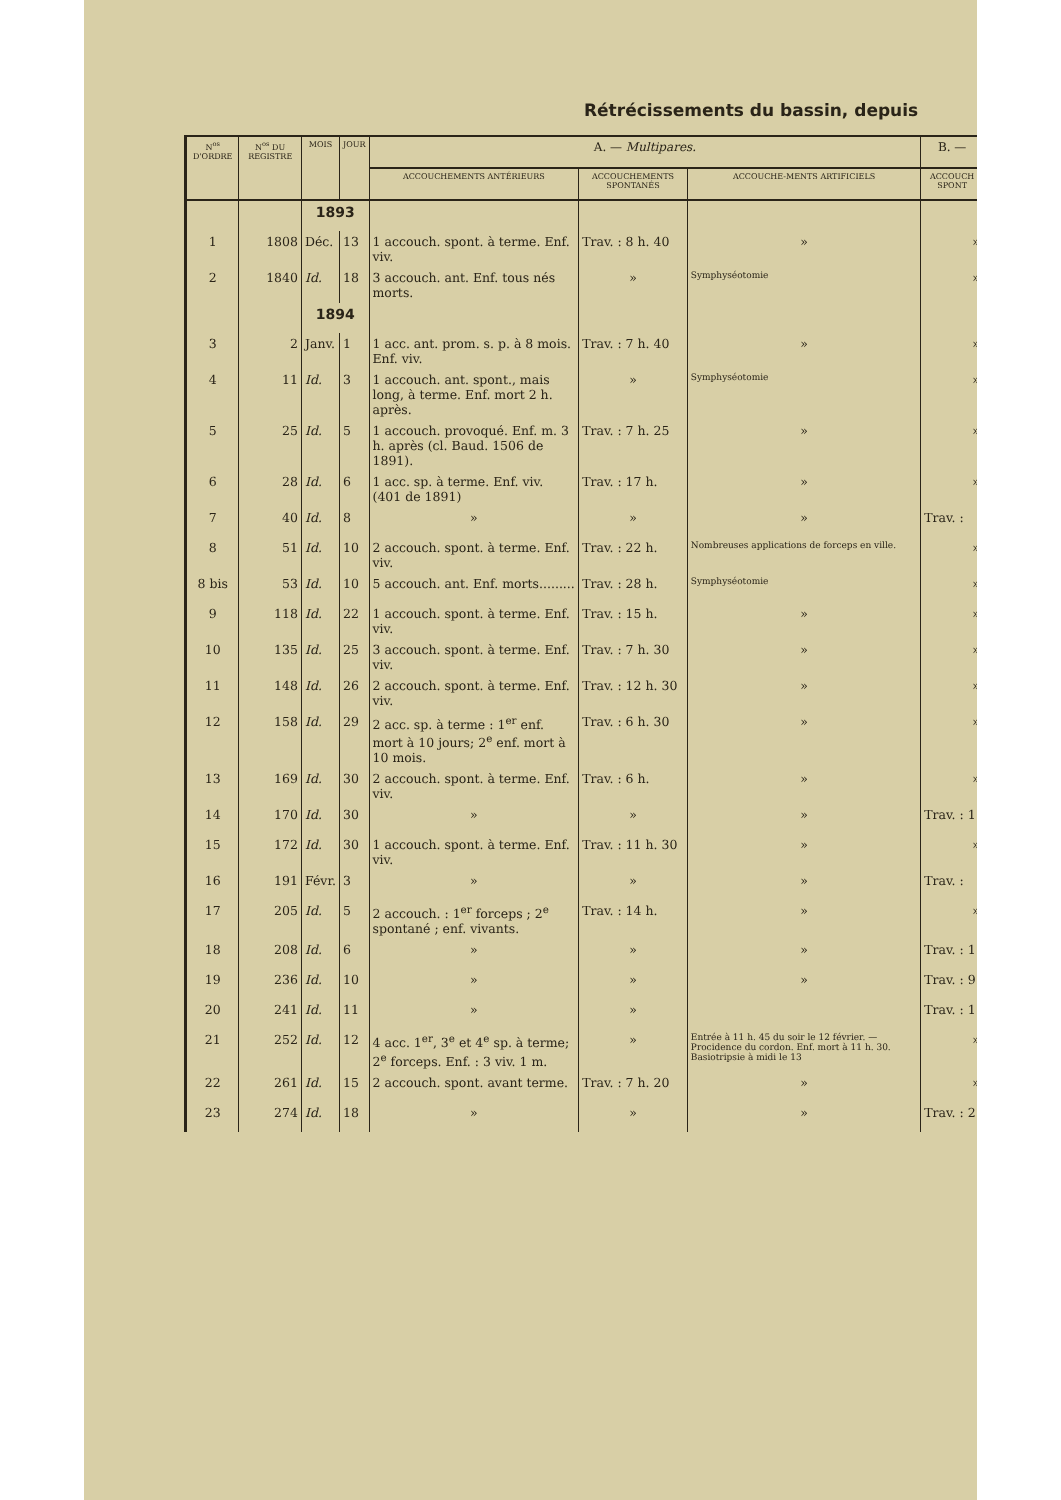Rétrécissements du bassin, depuis
| N<sup>os</sup> D'ORDRE | N<sup>os</sup> DU REGISTRE | MOIS | JOUR | A. — Multipares. | | | B. — |
| --- | --- | --- | --- | --- | --- | --- | --- |
| | | | | ACCOUCHEMENTS ANTÉRIEURS | ACCOUCHEMENTS SPONTANÉS | ACCOUCHE-MENTS ARTIFICIELS | ACCOUCH SPONT |
| | | 1893 | | | | | |
| 1 | 1808 | Déc. | 13 | 1 accouch. spont. à terme. Enf. viv. | Trav. : 8 h. 40 | » | » |
| 2 | 1840 | Id. | 18 | 3 accouch. ant. Enf. tous nés morts. | » | Symphyséotomie | » |
| | | 1894 | | | | | |
| 3 | 2 | Janv. | 1 | 1 acc. ant. prom. s. p. à 8 mois. Enf. viv. | Trav. : 7 h. 40 | » | » |
| 4 | 11 | Id. | 3 | 1 accouch. ant. spont., mais long, à terme. Enf. mort 2 h. après. | » | Symphyséotomie | » |
| 5 | 25 | Id. | 5 | 1 accouch. provoqué. Enf. m. 3 h. après (cl. Baud. 1506 de 1891). | Trav. : 7 h. 25 | » | » |
| 6 | 28 | Id. | 6 | 1 acc. sp. à terme. Enf. viv. (401 de 1891) | Trav. : 17 h. | » | » |
| 7 | 40 | Id. | 8 | » | » | » | Trav. : |
| 8 | 51 | Id. | 10 | 2 accouch. spont. à terme. Enf. viv. | Trav. : 22 h. | Nombreuses applications de forceps en ville. | » |
| 8 bis | 53 | Id. | 10 | 5 accouch. ant. Enf. morts......... | Trav. : 28 h. | Symphyséotomie | » |
| 9 | 118 | Id. | 22 | 1 accouch. spont. à terme. Enf. viv. | Trav. : 15 h. | » | » |
| 10 | 135 | Id. | 25 | 3 accouch. spont. à terme. Enf. viv. | Trav. : 7 h. 30 | » | » |
| 11 | 148 | Id. | 26 | 2 accouch. spont. à terme. Enf. viv. | Trav. : 12 h. 30 | » | » |
| 12 | 158 | Id. | 29 | 2 acc. sp. à terme : 1<sup>er</sup> enf. mort à 10 jours; 2<sup>e</sup> enf. mort à 10 mois. | Trav. : 6 h. 30 | » | » |
| 13 | 169 | Id. | 30 | 2 accouch. spont. à terme. Enf. viv. | Trav. : 6 h. | » | » |
| 14 | 170 | Id. | 30 | » | » | » | Trav. : 1 |
| 15 | 172 | Id. | 30 | 1 accouch. spont. à terme. Enf. viv. | Trav. : 11 h. 30 | » | » |
| 16 | 191 | Févr. | 3 | » | » | » | Trav. : |
| 17 | 205 | Id. | 5 | 2 accouch. : 1<sup>er</sup> forceps ; 2<sup>e</sup> spontané ; enf. vivants. | Trav. : 14 h. | » | » |
| 18 | 208 | Id. | 6 | » | » | » | Trav. : 1 |
| 19 | 236 | Id. | 10 | » | » | » | Trav. : 9 |
| 20 | 241 | Id. | 11 | » | » | | Trav. : 1 |
| 21 | 252 | Id. | 12 | 4 acc. 1<sup>er</sup>, 3<sup>e</sup> et 4<sup>e</sup> sp. à terme; 2<sup>e</sup> forceps. Enf. : 3 viv. 1 m. | » | Entrée à 11 h. 45 du soir le 12 février. — Procidence du cordon. Enf. mort à 11 h. 30. Basiotripsie à midi le 13 | » |
| 22 | 261 | Id. | 15 | 2 accouch. spont. avant terme. | Trav. : 7 h. 20 | » | » |
| 23 | 274 | Id. | 18 | » | » | » | Trav. : 2 |